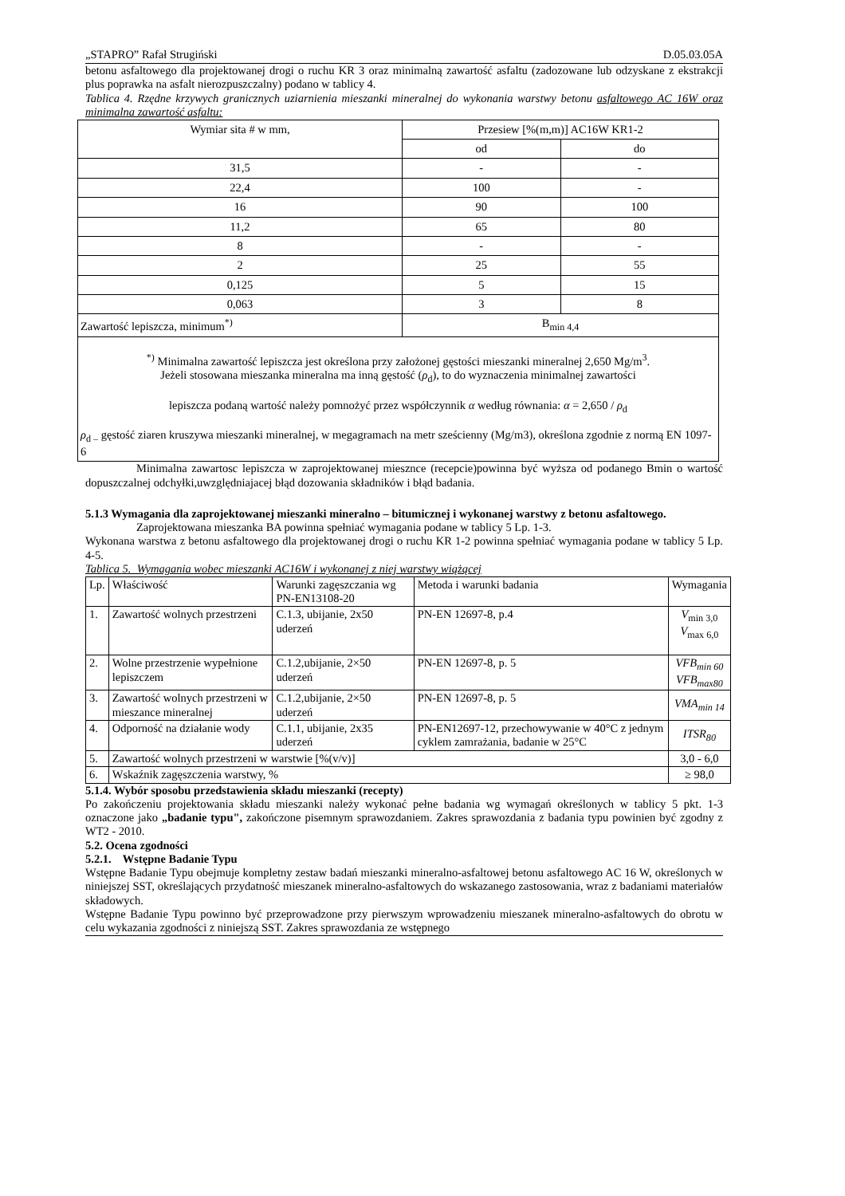„STAPRO” Rafał Strugiński D.05.03.05A
betonu asfaltowego dla projektowanej drogi o ruchu KR 3 oraz minimalną zawartość asfaltu (zadozowane lub odzyskane z ekstrakcji plus poprawka na asfalt nierozpuszczalny) podano w tablicy 4.
Tablica 4. Rzędne krzywych granicznych uziarnienia mieszanki mineralnej do wykonania warstwy betonu asfaltowego AC 16W oraz minimalna zawartość asfaltu:
| Wymiar sita # w mm, | Przesiew [%(m,m)] AC16W KR1-2 | |
| | od | do |
| 31,5 | - | - |
| 22,4 | 100 | - |
| 16 | 90 | 100 |
| 11,2 | 65 | 80 |
| 8 | - | - |
| 2 | 25 | 55 |
| 0,125 | 5 | 15 |
| 0,063 | 3 | 8 |
| Zawartość lepiszcza, minimum<sup>*)</sup> | B<sub>min 4,4</sub> | |
| <sup>*)</sup> Minimalna zawartość lepiszcza jest określona przy założonej gęstości mieszanki mineralnej 2,650 Mg/m<sup>3</sup>. Jeżeli stosowana mieszanka mineralna ma inną gęstość ( ρ<sub>d</sub>), to do wyznaczenia minimalnej zawartości lepiszcza podaną wartość należy pomnożyć przez współczynnik α według równania: α = 2,650 / ρ<sub>d</sub> ρ<sub>d –</sub> gęstość ziaren kruszywa mieszanki mineralnej, w megagramach na metr sześcienny (Mg/m3), określona zgodnie z normą EN 1097-6 | | |
Minimalna zawartosc lepiszcza w zaprojektowanej miesznce (recepcie)powinna być wyższa od podanego Bmin o wartość dopuszczalnej odchyłki,uwzględniajacej błąd dozowania składników i błąd badania.
5.1.3 Wymagania dla zaprojektowanej mieszanki mineralno – bitumicznej i wykonanej warstwy z betonu asfaltowego.
Zaprojektowana mieszanka BA powinna spełniać wymagania podane w tablicy 5 Lp. 1-3.
Wykonana warstwa z betonu asfaltowego dla projektowanej drogi o ruchu KR 1-2 powinna spełniać wymagania podane w tablicy 5 Lp. 4-5.
Tablica 5. Wymagania wobec mieszanki AC16W i wykonanej z niej warstwy wiążącej
| Lp. | Właściwość | Warunki zagęszczania wg PN-EN13108-20 | Metoda i warunki badania | Wymagania |
| --- | --- | --- | --- | --- |
| 1. | Zawartość wolnych przestrzeni | C.1.3, ubijanie, 2x50 uderzeń | PN-EN 12697-8, p.4 | V<sub>min 3,0</sub> V<sub>max 6,0</sub> |
| 2. | Wolne przestrzenie wypełnione lepiszczem | C.1.2,ubijanie, 2×50 uderzeń | PN-EN 12697-8, p. 5 | VFB<sub>min 60</sub> VFB<sub>max80</sub> |
| 3. | Zawartość wolnych przestrzeni w mieszance mineralnej | C.1.2,ubijanie, 2×50 uderzeń | PN-EN 12697-8, p. 5 | VMA<sub>min 14</sub> |
| 4. | Odporność na działanie wody | C.1.1, ubijanie, 2x35 uderzeń | PN-EN12697-12, przechowywanie w 40°C z jednym cyklem zamrażania, badanie w 25°C | ITSR<sub>80</sub> |
| 5. | Zawartość wolnych przestrzeni w warstwie [%(v/v)] | | | 3,0 - 6,0 |
| 6. | Wskaźnik zagęszczenia warstwy, % | | | ≥ 98,0 |
5.1.4. Wybór sposobu przedstawienia składu mieszanki (recepty)
Po zakończeniu projektowania składu mieszanki należy wykonać pełne badania wg wymagań określonych w tablicy 5 pkt. 1-3 oznaczone jako „badanie typu", zakończone pisemnym sprawozdaniem. Zakres sprawozdania z badania typu powinien być zgodny z WT2 - 2010.
5.2. Ocena zgodności
5.2.1. Wstępne Badanie Typu
Wstępne Badanie Typu obejmuje kompletny zestaw badań mieszanki mineralno-asfaltowej betonu asfaltowego AC 16 W, określonych w niniejszej SST, określających przydatność mieszanek mineralno-asfaltowych do wskazanego zastosowania, wraz z badaniami materiałów składowych.
Wstępne Badanie Typu powinno być przeprowadzone przy pierwszym wprowadzeniu mieszanek mineralno-asfaltowych do obrotu w celu wykazania zgodności z niniejszą SST. Zakres sprawozdania ze wstępnego